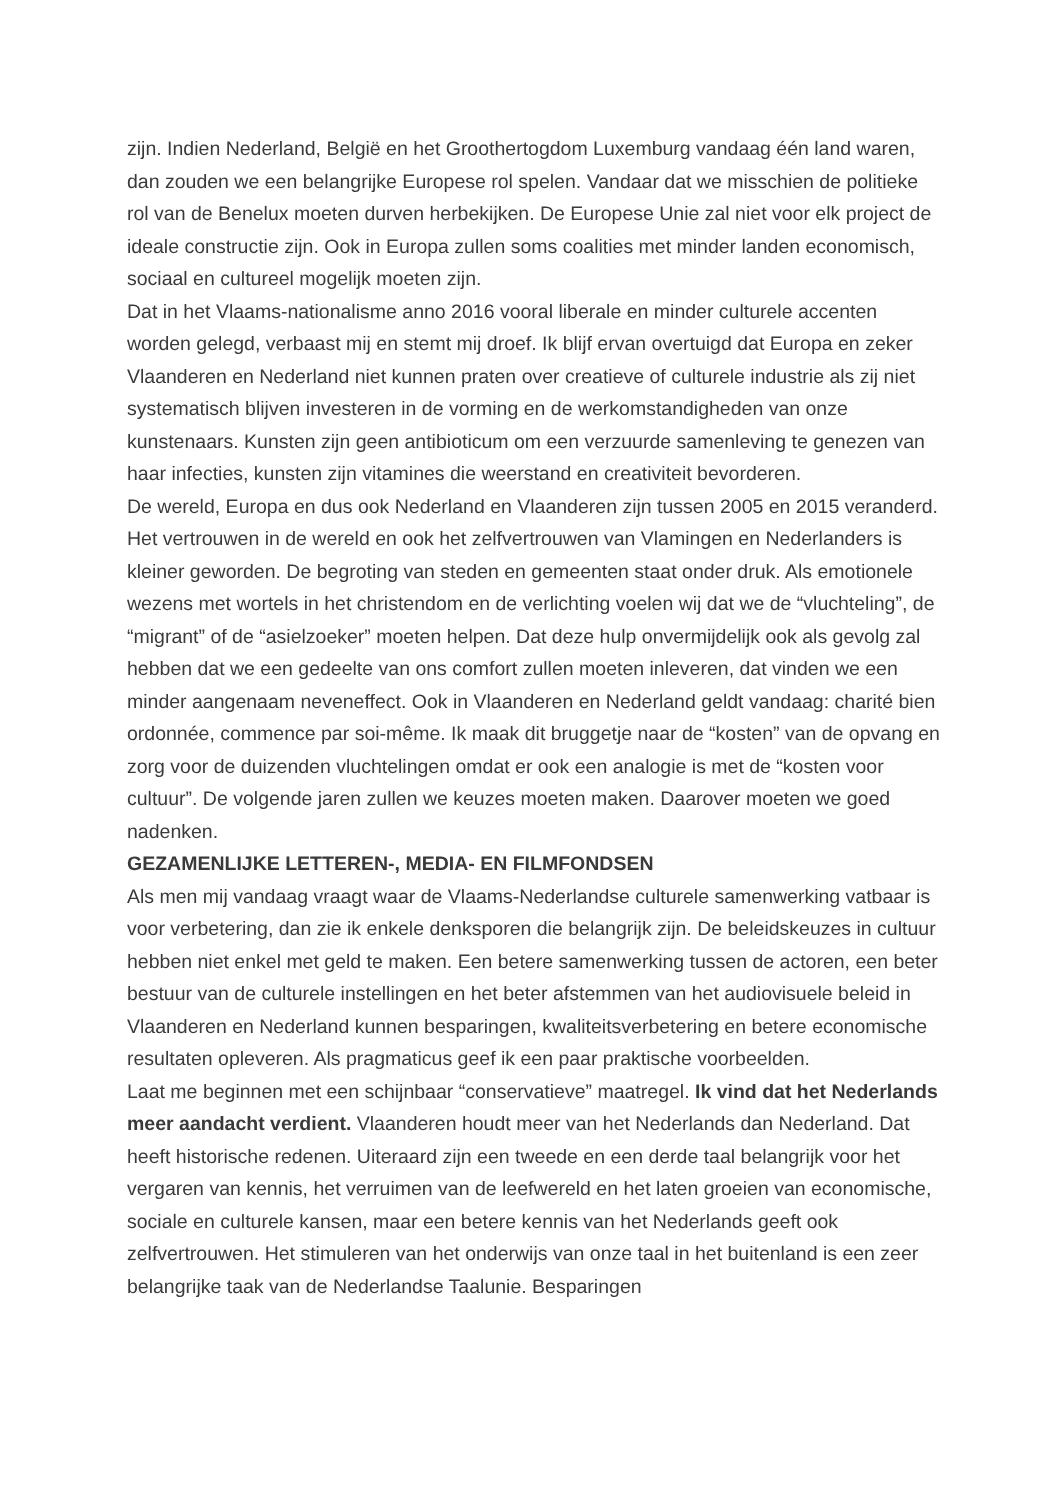zijn. Indien Nederland, België en het Groothertogdom Luxemburg vandaag één land waren, dan zouden we een belangrijke Europese rol spelen. Vandaar dat we misschien de politieke rol van de Benelux moeten durven herbekijken. De Europese Unie zal niet voor elk project de ideale constructie zijn. Ook in Europa zullen soms coalities met minder landen economisch, sociaal en cultureel mogelijk moeten zijn.
Dat in het Vlaams-nationalisme anno 2016 vooral liberale en minder culturele accenten worden gelegd, verbaast mij en stemt mij droef. Ik blijf ervan overtuigd dat Europa en zeker Vlaanderen en Nederland niet kunnen praten over creatieve of culturele industrie als zij niet systematisch blijven investeren in de vorming en de werkomstandigheden van onze kunstenaars. Kunsten zijn geen antibioticum om een verzuurde samenleving te genezen van haar infecties, kunsten zijn vitamines die weerstand en creativiteit bevorderen.
De wereld, Europa en dus ook Nederland en Vlaanderen zijn tussen 2005 en 2015 veranderd. Het vertrouwen in de wereld en ook het zelfvertrouwen van Vlamingen en Nederlanders is kleiner geworden. De begroting van steden en gemeenten staat onder druk. Als emotionele wezens met wortels in het christendom en de verlichting voelen wij dat we de “vluchteling”, de “migrant” of de “asielzoeker” moeten helpen. Dat deze hulp onvermijdelijk ook als gevolg zal hebben dat we een gedeelte van ons comfort zullen moeten inleveren, dat vinden we een minder aangenaam neveneffect. Ook in Vlaanderen en Nederland geldt vandaag: charité bien ordonnée, commence par soi-même. Ik maak dit bruggetje naar de “kosten” van de opvang en zorg voor de duizenden vluchtelingen omdat er ook een analogie is met de “kosten voor cultuur”. De volgende jaren zullen we keuzes moeten maken. Daarover moeten we goed nadenken.
GEZAMENLIJKE LETTEREN-, MEDIA- EN FILMFONDSEN
Als men mij vandaag vraagt waar de Vlaams-Nederlandse culturele samenwerking vatbaar is voor verbetering, dan zie ik enkele denksporen die belangrijk zijn. De beleidskeuzes in cultuur hebben niet enkel met geld te maken. Een betere samenwerking tussen de actoren, een beter bestuur van de culturele instellingen en het beter afstemmen van het audiovisuele beleid in Vlaanderen en Nederland kunnen besparingen, kwaliteitsverbetering en betere economische resultaten opleveren. Als pragmaticus geef ik een paar praktische voorbeelden.
Laat me beginnen met een schijnbaar “conservatieve” maatregel. Ik vind dat het Nederlands meer aandacht verdient. Vlaanderen houdt meer van het Nederlands dan Nederland. Dat heeft historische redenen. Uiteraard zijn een tweede en een derde taal belangrijk voor het vergaren van kennis, het verruimen van de leefwereld en het laten groeien van economische, sociale en culturele kansen, maar een betere kennis van het Nederlands geeft ook zelfvertrouwen. Het stimuleren van het onderwijs van onze taal in het buitenland is een zeer belangrijke taak van de Nederlandse Taalunie. Besparingen